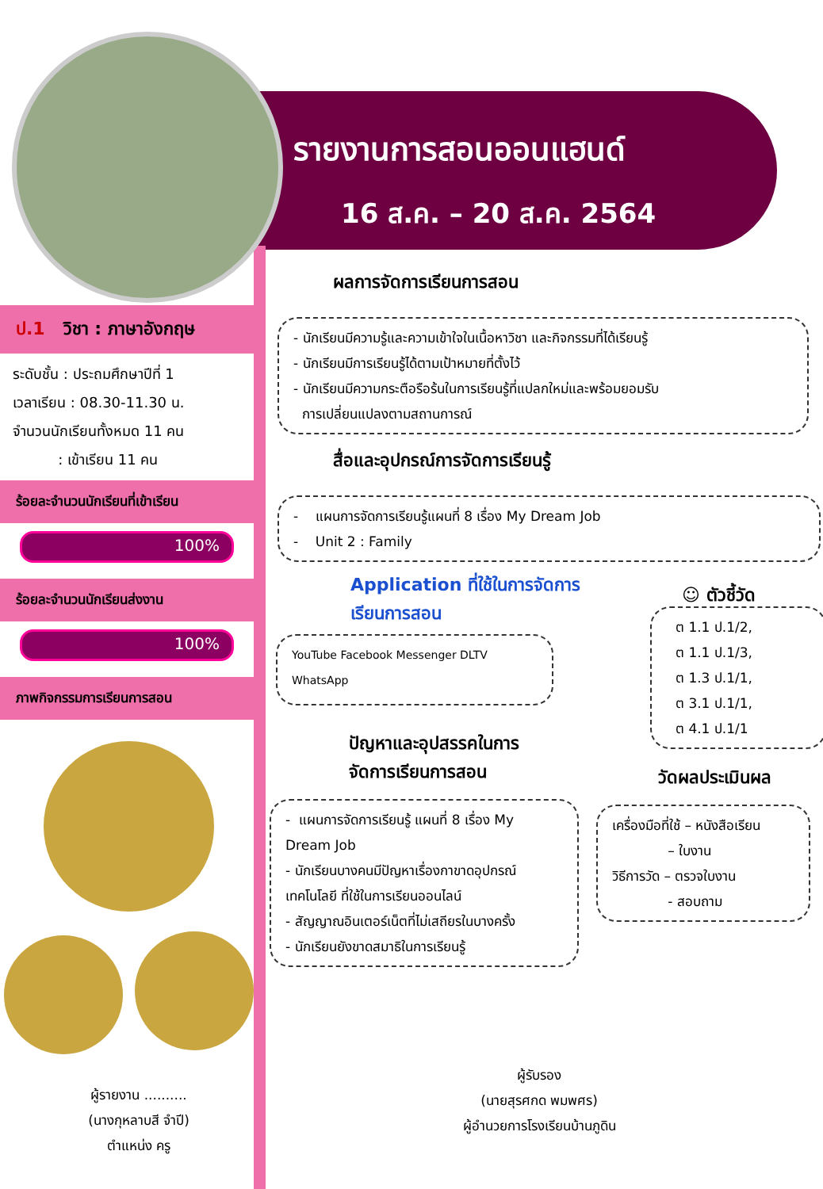รายงานการสอนออนแฮนด์
16 ส.ค. – 20 ส.ค. 2564
ป.1 วิชา : ภาษาอังกฤษ
ระดับชั้น : ประถมศึกษาปีที่ 1
เวลาเรียน : 08.30-11.30 น.
จำนวนนักเรียนทั้งหมด 11 คน
: เข้าเรียน 11 คน
ร้อยละจำนวนนักเรียนที่เข้าเรียน
100%
ร้อยละจำนวนนักเรียนส่งงาน
100%
ภาพกิจกรรมการเรียนการสอน
ผู้รายงาน ..........
(นางกุหลาบสี จำปี)
ตำแหน่ง ครู
ผลการจัดการเรียนการสอน
- นักเรียนมีความรู้และความเข้าใจในเนื้อหาวิชา และกิจกรรมที่ได้เรียนรู้
- นักเรียนมีการเรียนรู้ได้ตามเป้าหมายที่ตั้งไว้
- นักเรียนมีความกระตือรือร้นในการเรียนรู้ที่แปลกใหม่และพร้อมยอมรับ
การเปลี่ยนแปลงตามสถานการณ์
สื่อและอุปกรณ์การจัดการเรียนรู้
- แผนการจัดการเรียนรู้แผนที่ 8 เรื่อง My Dream Job
- Unit 2 : Family
Application ที่ใช้ในการจัดการ
เรียนการสอน
YouTube Facebook Messenger DLTV WhatsApp
ปัญหาและอุปสรรคในการ
จัดการเรียนการสอน
- แผนการจัดการเรียนรู้ แผนที่ 8 เรื่อง My Dream Job
- นักเรียนบางคนมีปัญหาเรื่องกาขาดอุปกรณ์เทคโนโลยี ที่ใช้ในการเรียนออนไลน์
- สัญญาณอินเตอร์เน็ตที่ไม่เสถียรในบางครั้ง
- นักเรียนยังขาดสมาธิในการเรียนรู้
☺ ตัวชี้วัด
ต 1.1 ป.1/2,
ต 1.1 ป.1/3,
ต 1.3 ป.1/1,
ต 3.1 ป.1/1,
ต 4.1 ป.1/1
วัดผลประเมินผล
เครื่องมือที่ใช้ – หนังสือเรียน
– ใบงาน
วิธีการวัด – ตรวจใบงาน
- สอบถาม
ผู้รับรอง
(นายสุรศกด พมพศร)
ผู้อำนวยการโรงเรียนบ้านภูดิน